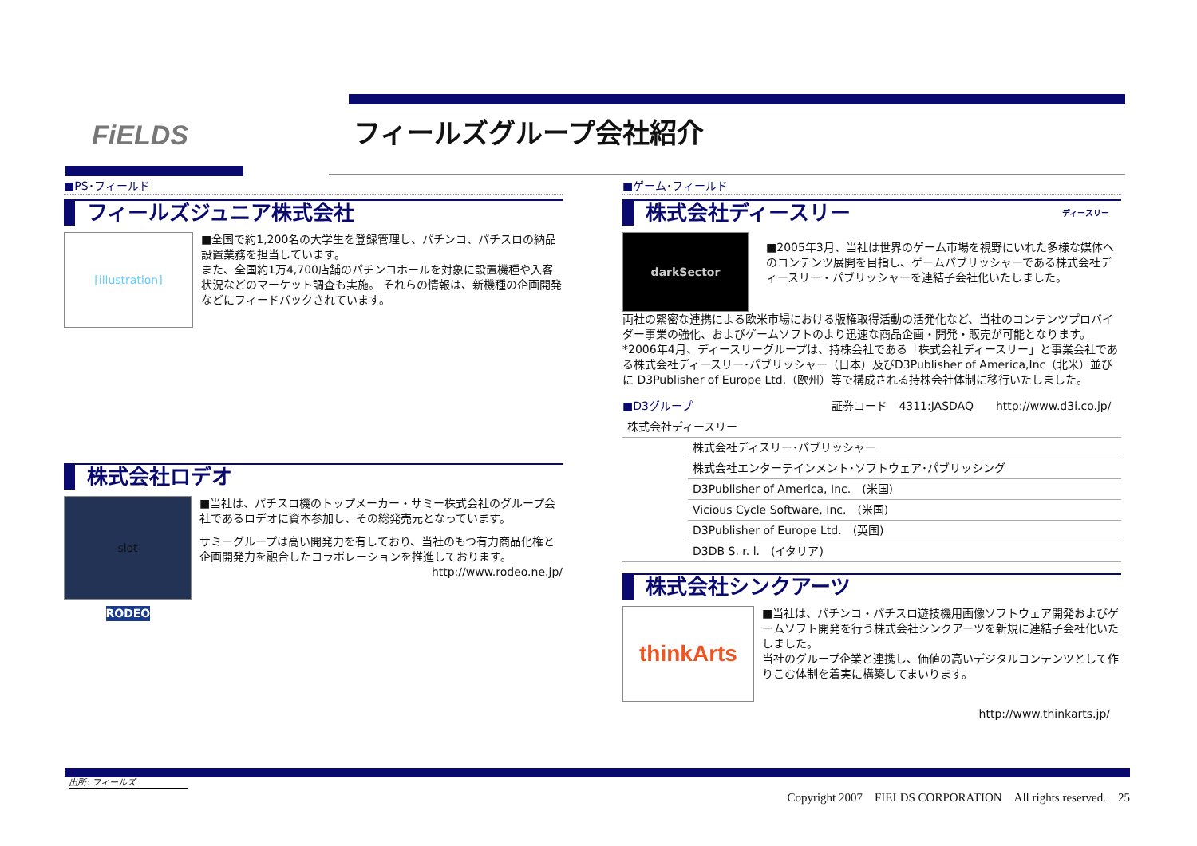FiELDS フィールズグループ会社紹介
■PS･フィールド
フィールズジュニア株式会社
[illustration]
■全国で約1,200名の大学生を登録管理し、パチンコ、パチスロの納品設置業務を担当しています。
また、全国約1万4,700店舗のパチンコホールを対象に設置機種や入客状況などのマーケット調査も実施。 それらの情報は、新機種の企画開発などにフィードバックされています。
株式会社ロデオ
slot
RODEO
■当社は、パチスロ機のトップメーカー・サミー株式会社のグループ会社であるロデオに資本参加し、その総発売元となっています。
サミーグループは高い開発力を有しており、当社のもつ有力商品化権と企画開発力を融合したコラボレーションを推進しております。
http://www.rodeo.ne.jp/
■ゲーム･フィールド
株式会社ディースリー ディースリー
darkSector
■2005年3月、当社は世界のゲーム市場を視野にいれた多様な媒体へのコンテンツ展開を目指し、ゲームパブリッシャーである株式会社ディースリー・パブリッシャーを連結子会社化いたしました。
両社の緊密な連携による欧米市場における版権取得活動の活発化など、当社のコンテンツプロバイダー事業の強化、およびゲームソフトのより迅速な商品企画・開発・販売が可能となります。
*2006年4月、ディースリーグループは、持株会社である「株式会社ディースリー」と事業会社である株式会社ディースリー･パブリッシャー（日本）及びD3Publisher of America,Inc（北米）並びに D3Publisher of Europe Ltd.（欧州）等で構成される持株会社体制に移行いたしました。
■D3グループ 証券コード　4311:JASDAQ　　http://www.d3i.co.jp/
| 株式会社ディースリー | |
| | 株式会社ディスリー･パブリッシャー |
| | 株式会社エンターテインメント･ソフトウェア･パブリッシング |
| | D3Publisher of America, Inc. (米国) |
| | Vicious Cycle Software, Inc. (米国) |
| | D3Publisher of Europe Ltd. (英国) |
| | D3DB S. r. l. (イタリア) |
株式会社シンクアーツ
thinkArts
■当社は、パチンコ・パチスロ遊技機用画像ソフトウェア開発およびゲームソフト開発を行う株式会社シンクアーツを新規に連結子会社化いたしました。
当社のグループ企業と連携し、価値の高いデジタルコンテンツとして作りこむ体制を着実に構築してまいります。
http://www.thinkarts.jp/
出所: フィールズ
Copyright 2007　FIELDS CORPORATION　All rights reserved.　25